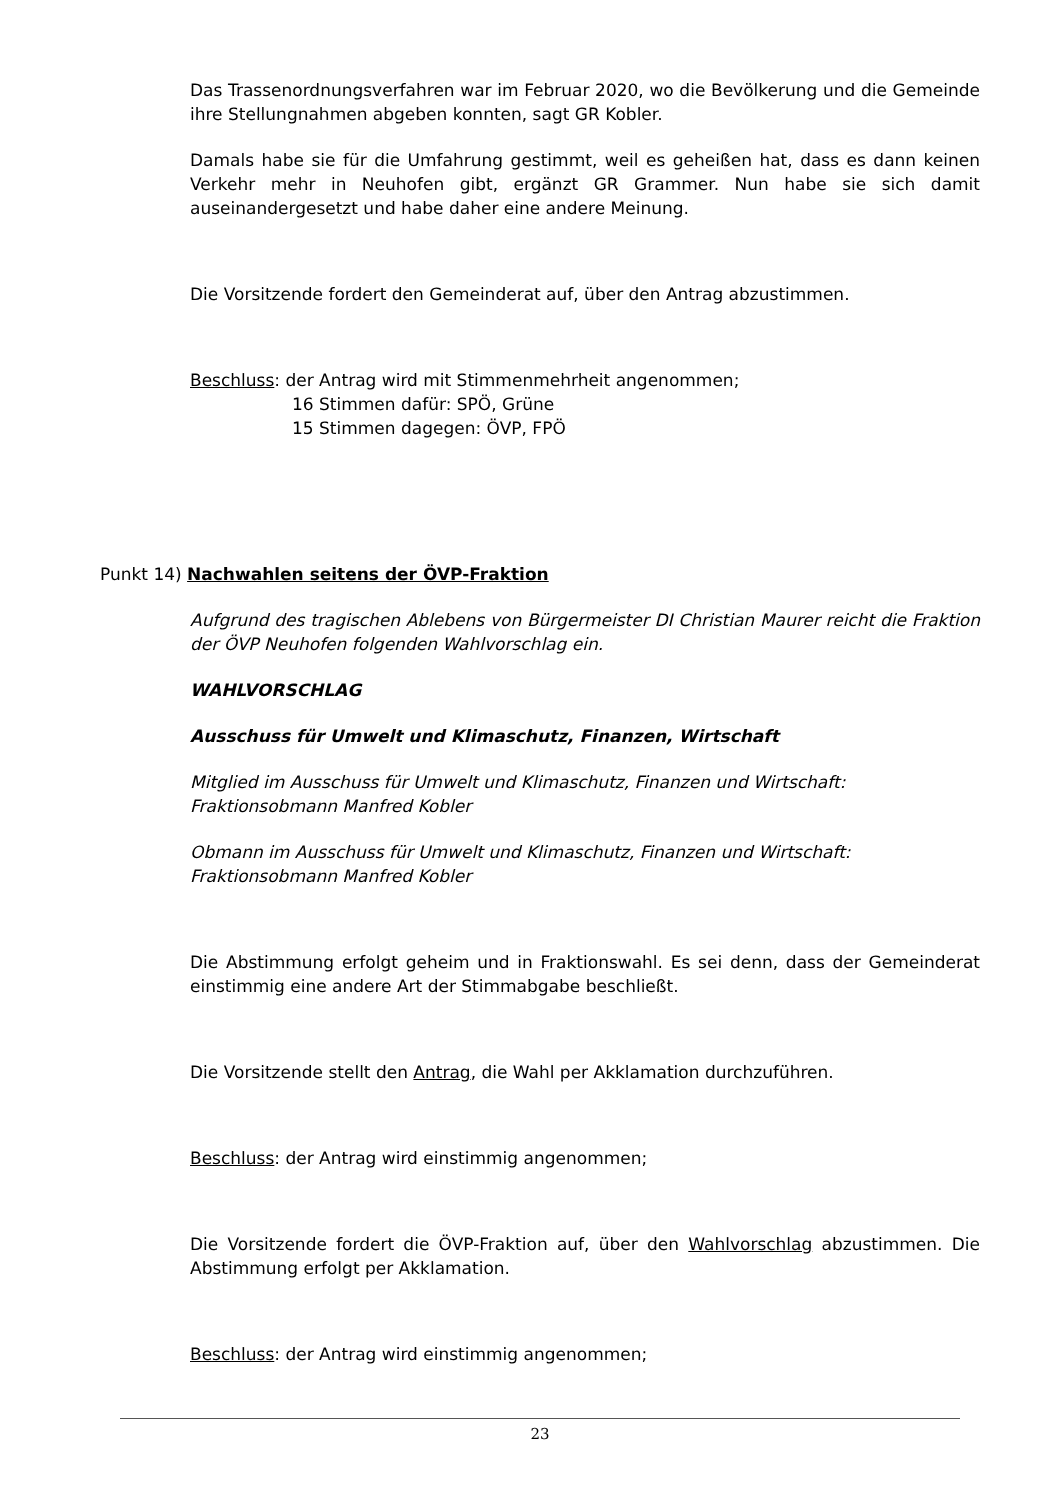Das Trassenordnungsverfahren war im Februar 2020, wo die Bevölkerung und die Gemeinde ihre Stellungnahmen abgeben konnten, sagt GR Kobler.
Damals habe sie für die Umfahrung gestimmt, weil es geheißen hat, dass es dann keinen Verkehr mehr in Neuhofen gibt, ergänzt GR Grammer. Nun habe sie sich damit auseinandergesetzt und habe daher eine andere Meinung.
Die Vorsitzende fordert den Gemeinderat auf, über den Antrag abzustimmen.
Beschluss: der Antrag wird mit Stimmenmehrheit angenommen;
16 Stimmen dafür: SPÖ, Grüne
15 Stimmen dagegen: ÖVP, FPÖ
Punkt 14) Nachwahlen seitens der ÖVP-Fraktion
Aufgrund des tragischen Ablebens von Bürgermeister DI Christian Maurer reicht die Fraktion der ÖVP Neuhofen folgenden Wahlvorschlag ein.
WAHLVORSCHLAG
Ausschuss für Umwelt und Klimaschutz, Finanzen, Wirtschaft
Mitglied im Ausschuss für Umwelt und Klimaschutz, Finanzen und Wirtschaft:
Fraktionsobmann Manfred Kobler
Obmann im Ausschuss für Umwelt und Klimaschutz, Finanzen und Wirtschaft:
Fraktionsobmann Manfred Kobler
Die Abstimmung erfolgt geheim und in Fraktionswahl. Es sei denn, dass der Gemeinderat einstimmig eine andere Art der Stimmabgabe beschließt.
Die Vorsitzende stellt den Antrag, die Wahl per Akklamation durchzuführen.
Beschluss: der Antrag wird einstimmig angenommen;
Die Vorsitzende fordert die ÖVP-Fraktion auf, über den Wahlvorschlag abzustimmen. Die Abstimmung erfolgt per Akklamation.
Beschluss: der Antrag wird einstimmig angenommen;
23